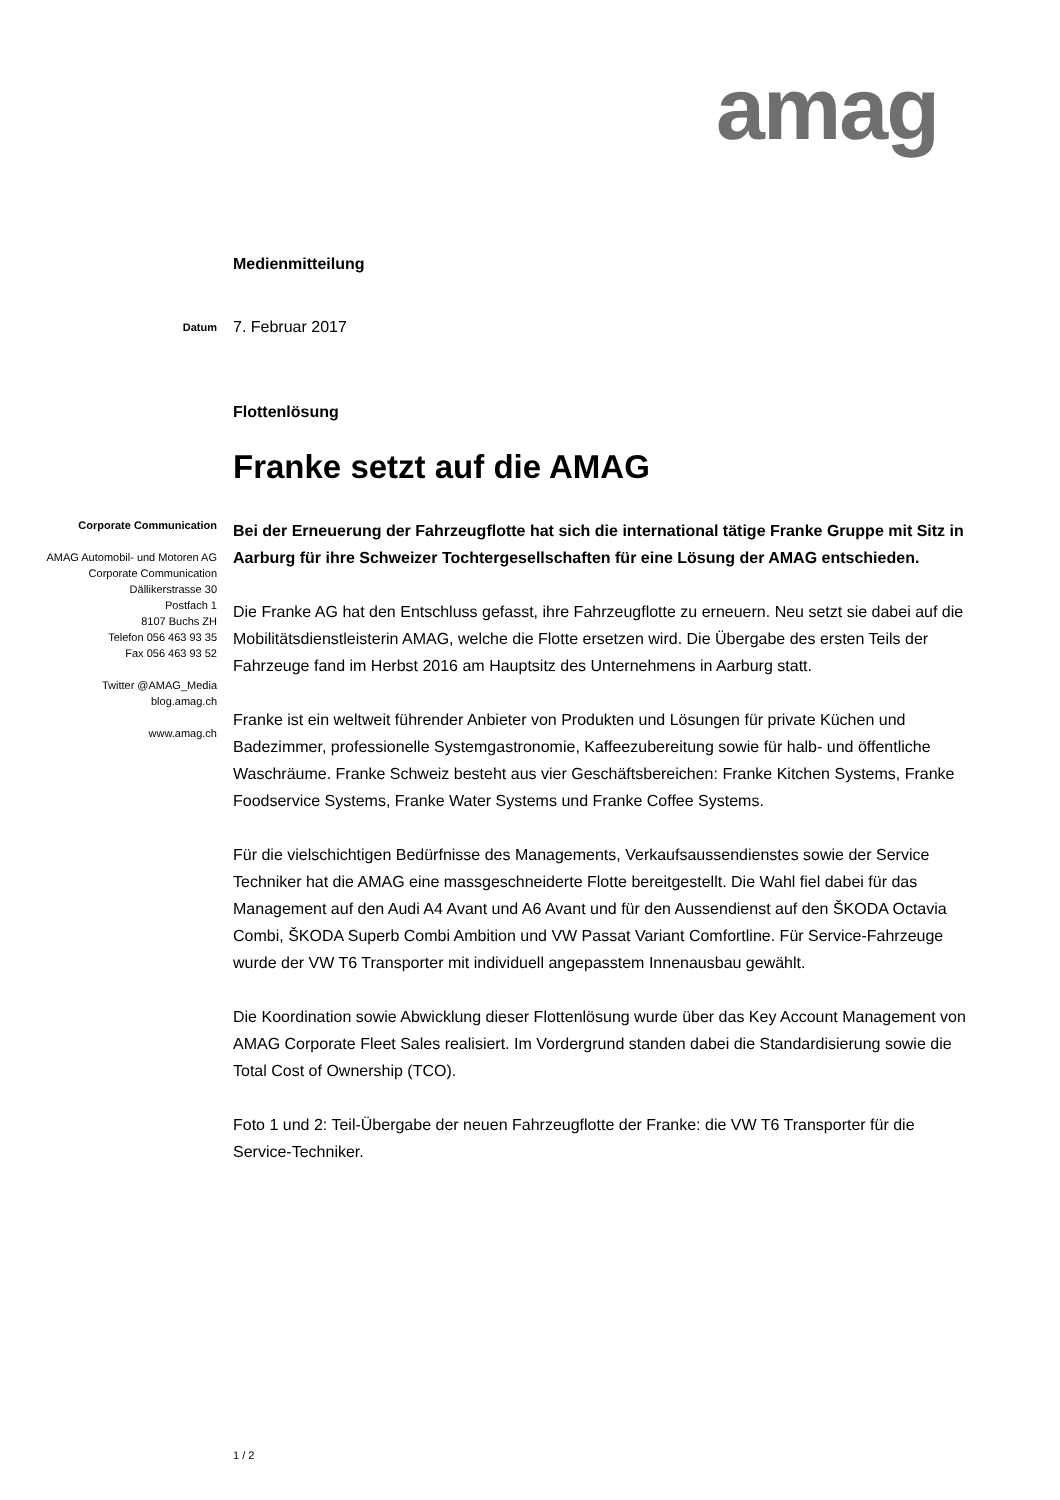amag
Medienmitteilung
Datum
7. Februar 2017
Flottenlösung
Franke setzt auf die AMAG
Corporate Communication
AMAG Automobil- und Motoren AG
Corporate Communication
Dällikerstrasse 30
Postfach 1
8107 Buchs ZH
Telefon 056 463 93 35
Fax 056 463 93 52
Twitter @AMAG_Media
blog.amag.ch
www.amag.ch
Bei der Erneuerung der Fahrzeugflotte hat sich die international tätige Franke Gruppe mit Sitz in Aarburg für ihre Schweizer Tochtergesellschaften für eine Lösung der AMAG entschieden.
Die Franke AG hat den Entschluss gefasst, ihre Fahrzeugflotte zu erneuern. Neu setzt sie dabei auf die Mobilitätsdienstleisterin AMAG, welche die Flotte ersetzen wird. Die Übergabe des ersten Teils der Fahrzeuge fand im Herbst 2016 am Hauptsitz des Unternehmens in Aarburg statt.
Franke ist ein weltweit führender Anbieter von Produkten und Lösungen für private Küchen und Badezimmer, professionelle Systemgastronomie, Kaffeezubereitung sowie für halb- und öffentliche Waschräume. Franke Schweiz besteht aus vier Geschäftsbereichen: Franke Kitchen Systems, Franke Foodservice Systems, Franke Water Systems und Franke Coffee Systems.
Für die vielschichtigen Bedürfnisse des Managements, Verkaufsaussendienstes sowie der Service Techniker hat die AMAG eine massgeschneiderte Flotte bereitgestellt. Die Wahl fiel dabei für das Management auf den Audi A4 Avant und A6 Avant und für den Aussendienst auf den ŠKODA Octavia Combi, ŠKODA Superb Combi Ambition und VW Passat Variant Comfortline. Für Service-Fahrzeuge wurde der VW T6 Transporter mit individuell angepasstem Innenausbau gewählt.
Die Koordination sowie Abwicklung dieser Flottenlösung wurde über das Key Account Management von AMAG Corporate Fleet Sales realisiert. Im Vordergrund standen dabei die Standardisierung sowie die Total Cost of Ownership (TCO).
Foto 1 und 2: Teil-Übergabe der neuen Fahrzeugflotte der Franke: die VW T6 Transporter für die Service-Techniker.
1 / 2